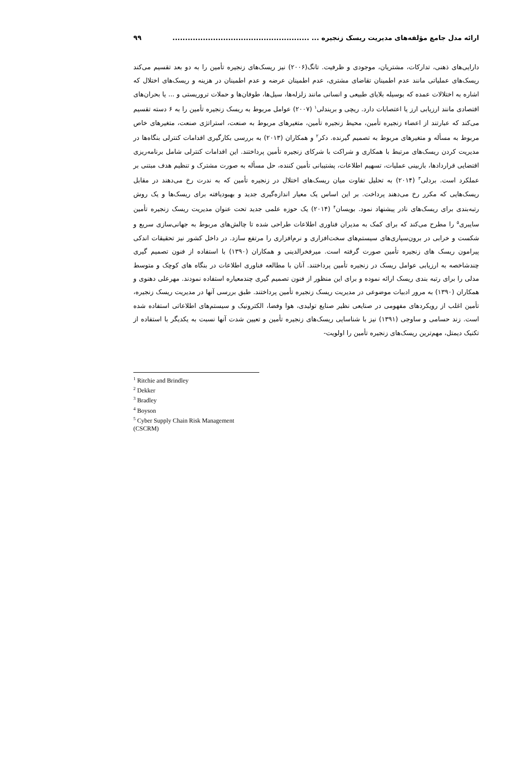ارائه مدل جامع مؤلفه‌های مدیریت ریسک زنجیره ... ...................................................... ۹۹
دارایی‌های ذهنی، تدارکات، مشتریان، موجودی و ظرفیت. تانگ(۲۰۰۶) نیز ریسک‌های زنجیره تأمین را به دو بعد تقسیم می‌کند ریسک‌های عملیاتی مانند عدم اطمینان تقاضای مشتری، عدم اطمینان عرضه و عدم اطمینان در هزینه و ریسک‌های اختلال که اشاره به اختلالات عمده که بوسیله بلایای طبیعی و انسانی مانند زلزله‌ها، سیل‌ها، طوفان‌ها و حملات تروریستی و ... یا بحران‌های اقتصادی مانند ارزیابی ارز یا اعتصابات دارد. ریچی و بریندلی<sup>۱</sup> (۲۰۰۷) عوامل مربوط به ریسک زنجیره تأمین را به ۶ دسته تقسیم می‌کند که عبارتند از اعضاء زنجیره تأمین، محیط زنجیره تأمین، متغیرهای مربوط به صنعت، استراتژی صنعت، متغیرهای خاص مربوط به مسأله و متغیرهای مربوط به تصمیم گیرنده. دکر<sup>۲</sup> و همکاران (۲۰۱۳) به بررسی بکارگیری اقدامات کنترلی بنگاه‌ها در مدیریت کردن ریسک‌های مرتبط با همکاری و شراکت با شرکای زنجیره تأمین پرداختند. این اقدامات کنترلی شامل برنامه‌ریزی اقتضایی قراردادها، بازبینی عملیات، تسهیم اطلاعات، پشتیبانی تأمین کننده، حل مسأله به صورت مشترک و تنظیم هدف مبتنی بر عملکرد است. بردلی<sup>۳</sup> (۲۰۱۴) به تحلیل تفاوت میان ریسک‌های اختلال در زنجیره تأمین که به ندرت رخ می‌دهند در مقابل ریسک‌هایی که مکرر رخ می‌دهند پرداخت. بر این اساس یک معیار اندازه‌گیری جدید و بهبودیافته برای ریسک‌ها و یک روش رتبه‌بندی برای ریسک‌های نادر پیشنهاد نمود. بویسان<sup>۴</sup> (۲۰۱۴) یک حوزه علمی جدید تحت عنوان مدیریت ریسک زنجیره تأمین سایبری<sup>۵</sup> را مطرح می‌کند که برای کمک به مدیران فناوری اطلاعات طراحی شده تا چالش‌های مربوط به جهانی‌سازی سریع و شکست و خرابی در برون‌سپاری‌های سیستم‌های سخت‌افزاری و نرم‌افزاری را مرتفع سازد. در داخل کشور نیز تحقیقات اندکی پیرامون ریسک های زنجیره تأمین صورت گرفته است. میرفخرالدینی و همکاران (۱۳۹۰) با استفاده از فنون تصمیم گیری چندشاخصه به ارزیابی عوامل ریسک در زنجیره تأمین پرداختند. آنان با مطالعه فناوری اطلاعات در بنگاه های کوچک و متوسط مدلی را برای رتبه بندی ریسک ارائه نموده و برای این منظور از فنون تصمیم گیری چندمعیاره استفاده نمودند. مهرعلی دهنوی و همکاران (۱۳۹۰) به مرور ادبیات موضوعی در مدیریت ریسک زنجیره تأمین پرداختند. طبق بررسی آنها در مدیریت ریسک زنجیره، تأمین اغلب از رویکردهای مفهومی در صنایعی نظیر صنایع تولیدی، هوا وفضا، الکترونیک و سیستم‌های اطلاعاتی استفاده شده است. زند حسامی و ساوجی (۱۳۹۱) نیز با شناسایی ریسک‌های زنجیره تأمین و تعیین شدت آنها نسبت به یکدیگر با استفاده از تکنیک دیمتل، مهم‌ترین ریسک‌های زنجیره تأمین را اولویت-
<sup>1</sup> Ritchie and Brindley
<sup>2</sup> Dekker
<sup>3</sup> Bradley
<sup>4</sup> Boyson
<sup>5</sup> Cyber Supply Chain Risk Management (CSCRM)